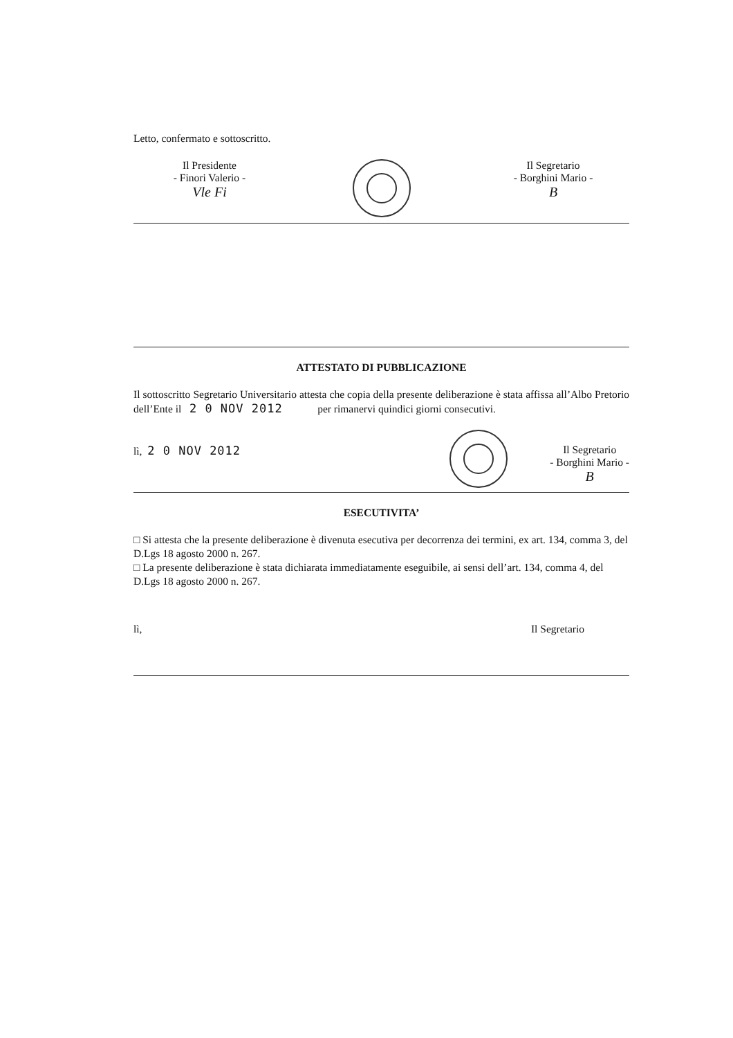Letto, confermato e sottoscritto.
Il Presidente
- Finori Valerio -
Vle Fi
Il Segretario
- Borghini Mario -
B
ATTESTATO DI PUBBLICAZIONE
Il sottoscritto Segretario Universitario attesta che copia della presente deliberazione è stata affissa all’Albo Pretorio dell’Ente il 2 0 NOV 2012 per rimanervi quindici giorni consecutivi.
lì, 2 0 NOV 2012 Il Segretario
- Borghini Mario -
B
ESECUTIVITA’
□ Si attesta che la presente deliberazione è divenuta esecutiva per decorrenza dei termini, ex art. 134, comma 3, del D.Lgs 18 agosto 2000 n. 267.
□ La presente deliberazione è stata dichiarata immediatamente eseguibile, ai sensi dell’art. 134, comma 4, del D.Lgs 18 agosto 2000 n. 267.
lì, Il Segretario